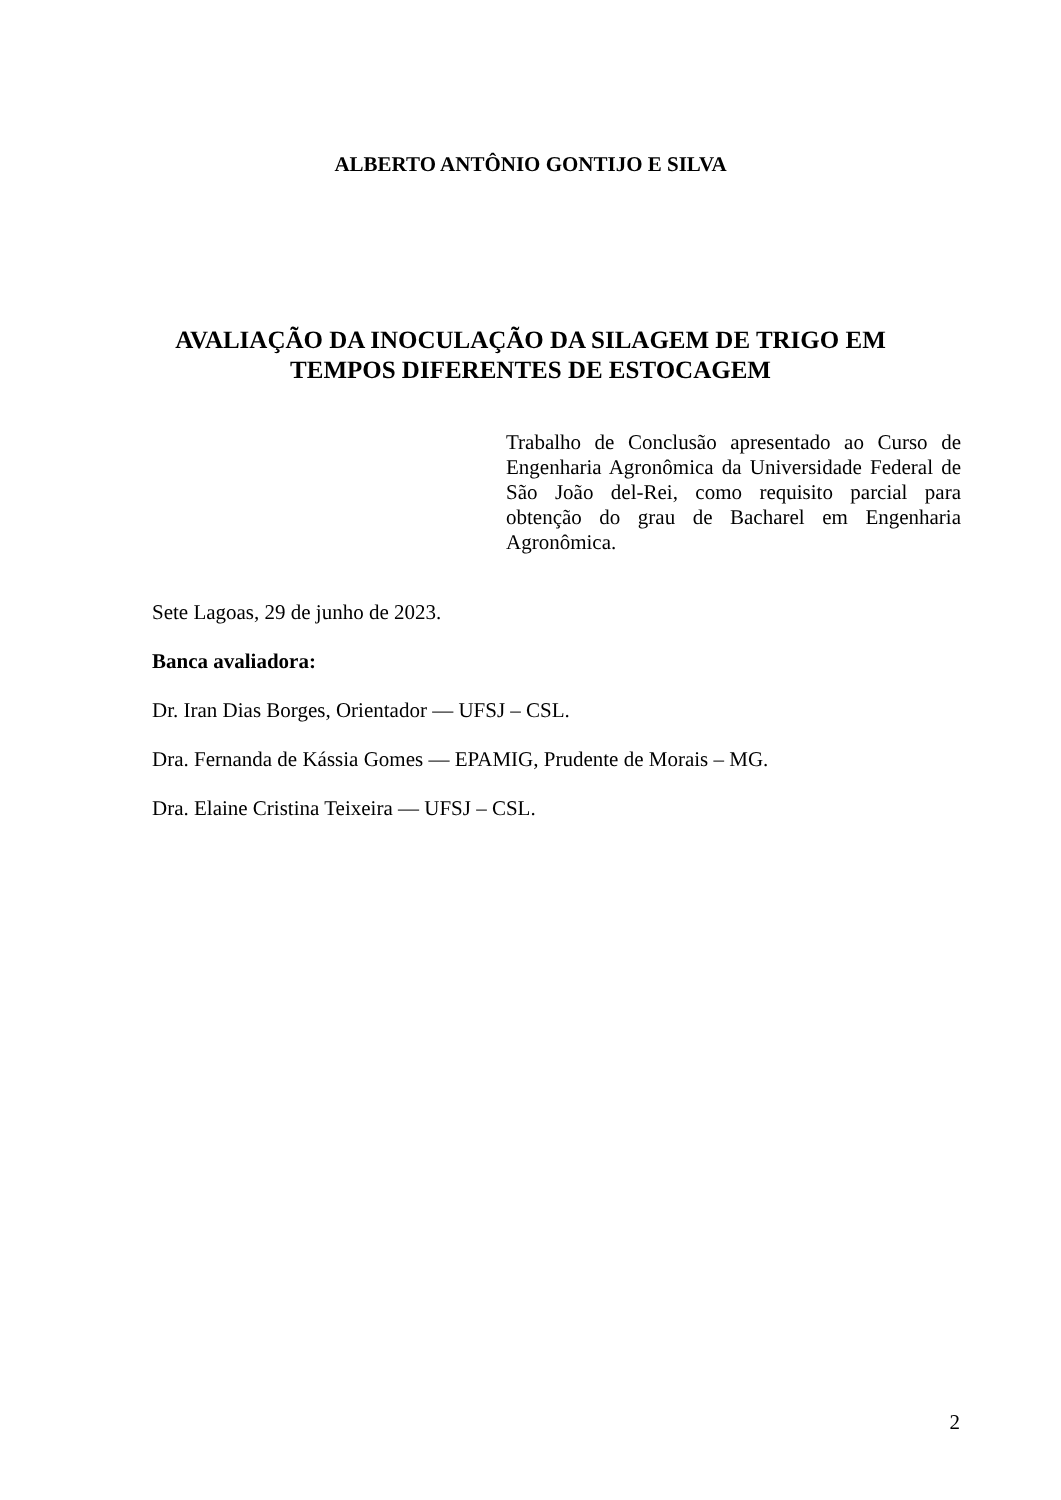ALBERTO ANTÔNIO GONTIJO E SILVA
AVALIAÇÃO DA INOCULAÇÃO DA SILAGEM DE TRIGO EM
TEMPOS DIFERENTES DE ESTOCAGEM
Trabalho de Conclusão apresentado ao Curso de Engenharia Agronômica da Universidade Federal de São João del-Rei, como requisito parcial para obtenção do grau de Bacharel em Engenharia Agronômica.
Sete Lagoas, 29 de junho de 2023.
Banca avaliadora:
Dr. Iran Dias Borges, Orientador — UFSJ – CSL.
Dra. Fernanda de Kássia Gomes — EPAMIG, Prudente de Morais – MG.
Dra. Elaine Cristina Teixeira — UFSJ – CSL.
2